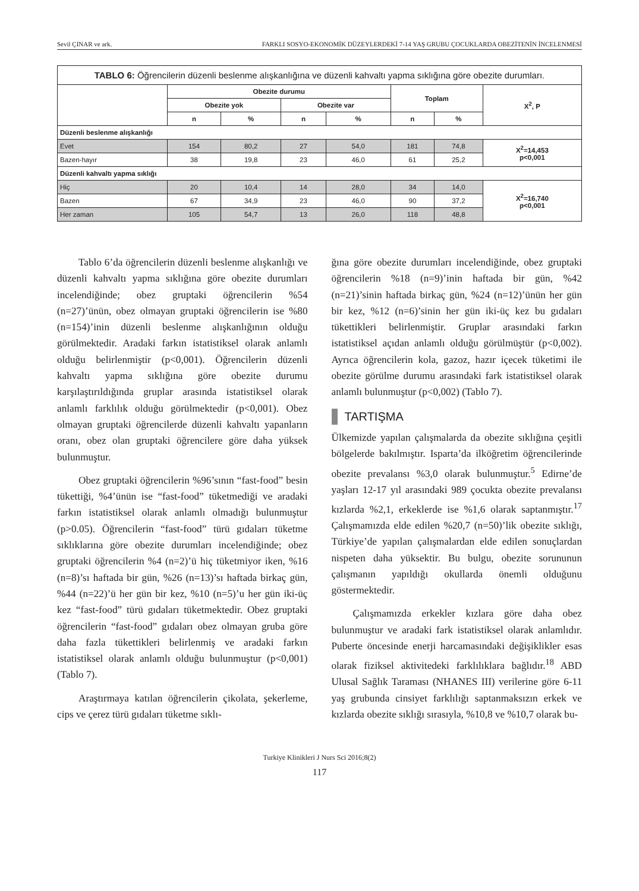Sevil ÇINAR ve ark. FARKLI SOSYO-EKONOMİK DÜZEYLERDEKİ 7-14 YAŞ GRUBU ÇOCUKLARDA OBEZİTENİN İNCELENMESİ
| TABLO 6: Öğrencilerin düzenli beslenme alışkanlığına ve düzenli kahvaltı yapma sıklığına göre obezite durumları. | | | | | | | |
| | Obezite durumu | | | | Toplam | | X<sup>2</sup>, P |
| | Obezite yok | | Obezite var | | | | |
| | n | % | n | % | n | % | |
| Düzenli beslenme alışkanlığı | | | | | | | |
| Evet | 154 | 80,2 | 27 | 54,0 | 181 | 74,8 | X<sup>2</sup>=14,453 p<0,001 |
| Bazen-hayır | 38 | 19,8 | 23 | 46,0 | 61 | 25,2 | |
| Düzenli kahvaltı yapma sıklığı | | | | | | | |
| Hiç | 20 | 10,4 | 14 | 28,0 | 34 | 14,0 | X<sup>2</sup>=16,740 p<0,001 |
| Bazen | 67 | 34,9 | 23 | 46,0 | 90 | 37,2 | |
| Her zaman | 105 | 54,7 | 13 | 26,0 | 118 | 48,8 | |
Tablo 6’da öğrencilerin düzenli beslenme alışkanlığı ve düzenli kahvaltı yapma sıklığına göre obezite durumları incelendiğinde; obez gruptaki öğrencilerin %54 (n=27)’ünün, obez olmayan gruptaki öğrencilerin ise %80 (n=154)’inin düzenli beslenme alışkanlığının olduğu görülmektedir. Aradaki farkın istatistiksel olarak anlamlı olduğu belirlenmiştir (p<0,001). Öğrencilerin düzenli kahvaltı yapma sıklığına göre obezite durumu karşılaştırıldığında gruplar arasında istatistiksel olarak anlamlı farklılık olduğu görülmektedir (p<0,001). Obez olmayan gruptaki öğrencilerde düzenli kahvaltı yapanların oranı, obez olan gruptaki öğrencilere göre daha yüksek bulunmuştur.
Obez gruptaki öğrencilerin %96’sının “fast-food” besin tükettiği, %4’ünün ise “fast-food” tüketmediği ve aradaki farkın istatistiksel olarak anlamlı olmadığı bulunmuştur (p>0.05). Öğrencilerin “fast-food” türü gıdaları tüketme sıklıklarına göre obezite durumları incelendiğinde; obez gruptaki öğrencilerin %4 (n=2)’ü hiç tüketmiyor iken, %16 (n=8)’sı haftada bir gün, %26 (n=13)’sı haftada birkaç gün, %44 (n=22)’ü her gün bir kez, %10 (n=5)’u her gün iki-üç kez “fast-food” türü gıdaları tüketmektedir. Obez gruptaki öğrencilerin “fast-food” gıdaları obez olmayan gruba göre daha fazla tükettikleri belirlenmiş ve aradaki farkın istatistiksel olarak anlamlı olduğu bulunmuştur (p<0,001) (Tablo 7).
Araştırmaya katılan öğrencilerin çikolata, şekerleme, cips ve çerez türü gıdaları tüketme sıklı-
ğına göre obezite durumları incelendiğinde, obez gruptaki öğrencilerin %18 (n=9)’inin haftada bir gün, %42 (n=21)’sinin haftada birkaç gün, %24 (n=12)’ünün her gün bir kez, %12 (n=6)’sinin her gün iki-üç kez bu gıdaları tükettikleri belirlenmiştir. Gruplar arasındaki farkın istatistiksel açıdan anlamlı olduğu görülmüştür (p<0,002). Ayrıca öğrencilerin kola, gazoz, hazır içecek tüketimi ile obezite görülme durumu arasındaki fark istatistiksel olarak anlamlı bulunmuştur (p<0,002) (Tablo 7).
TARTIŞMA
Ülkemizde yapılan çalışmalarda da obezite sıklığına çeşitli bölgelerde bakılmıştır. Isparta’da ilköğretim öğrencilerinde obezite prevalansı %3,0 olarak bulunmuştur.<sup>5</sup> Edirne’de yaşları 12-17 yıl arasındaki 989 çocukta obezite prevalansı kızlarda %2,1, erkeklerde ise %1,6 olarak saptanmıştır.<sup>17</sup> Çalışmamızda elde edilen %20,7 (n=50)’lik obezite sıklığı, Türkiye’de yapılan çalışmalardan elde edilen sonuçlardan nispeten daha yüksektir. Bu bulgu, obezite sorununun çalışmanın yapıldığı okullarda önemli olduğunu göstermektedir.
Çalışmamızda erkekler kızlara göre daha obez bulunmuştur ve aradaki fark istatistiksel olarak anlamlıdır. Puberte öncesinde enerji harcamasındaki değişiklikler esas olarak fiziksel aktivitedeki farklılıklara bağlıdır.<sup>18</sup> ABD Ulusal Sağlık Taraması (NHANES III) verilerine göre 6-11 yaş grubunda cinsiyet farklılığı saptanmaksızın erkek ve kızlarda obezite sıklığı sırasıyla, %10,8 ve %10,7 olarak bu-
Turkiye Klinikleri J Nurs Sci 2016;8(2)
117